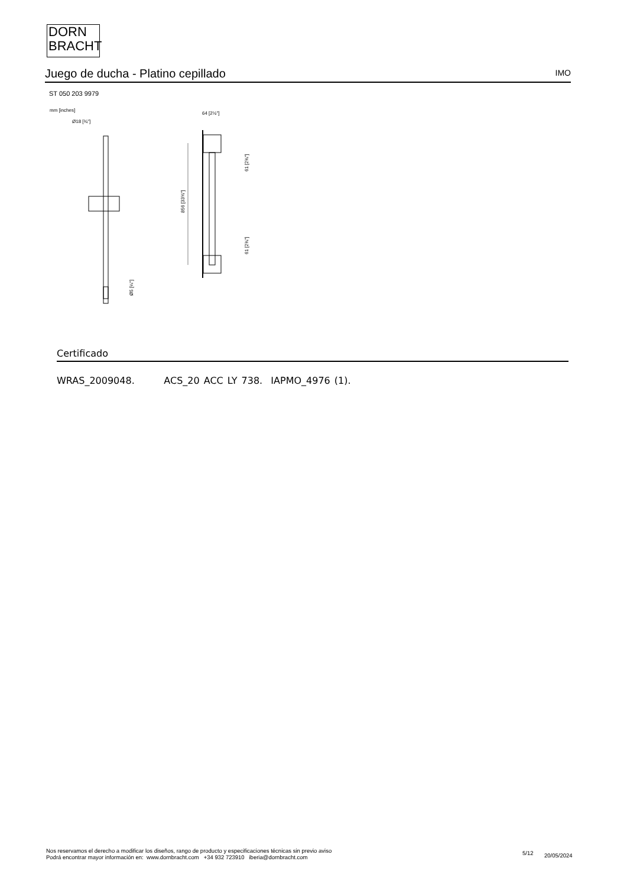DORN
BRACHT
Juego de ducha - Platino cepillado
IMO
ST 050 203 9979
mm [inches]
Ø18 [¾"]
64 [2½"]
856 [33¾"]
61 [2⅜"]
61 [2⅜"]
Ø5 [¼"]
Certificado
WRAS_2009048. ACS_20 ACC LY 738. IAPMO_4976 (1).
Nos reservamos el derecho a modificar los diseños, rango de producto y especificaciones técnicas sin previo aviso
Podrá encontrar mayor información en: www.dornbracht.com +34 932 723910 iberia@dornbracht.com
5/12 20/05/2024